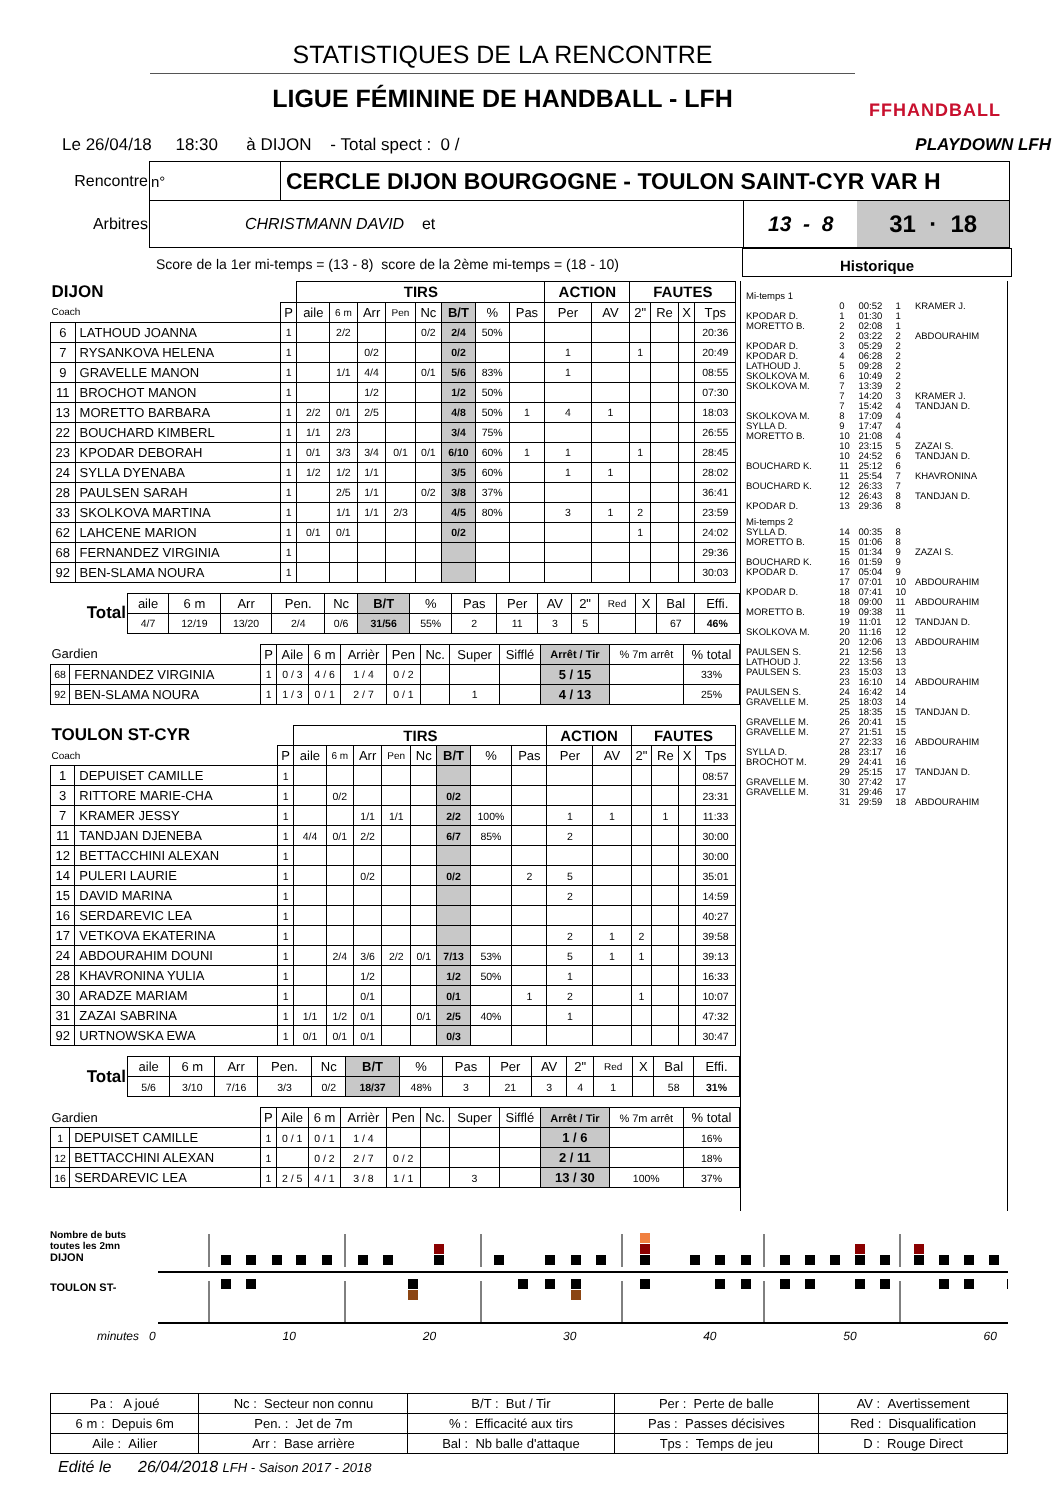STATISTIQUES DE LA RENCONTRE
LIGUE FÉMININE DE HANDBALL - LFH
FFHANDBALL
Le 26/04/18 18:30 à DIJON - Total spect : 0 / PLAYDOWN LFH
| Rencontre | n° | CERCLE DIJON BOURGOGNE - TOULON SAINT-CYR VAR H | |
| Arbitres | CHRISTMANN DAVID et | | / 13 - 8 / 31 · 18 / |
Score de la 1er mi-temps = (13 - 8) score de la 2ème mi-temps = (18 - 10) Historique
| DIJON | | | TIRS | | | | | | | | ACTION | | FAUTES | | | | |
| --- | --- | --- | --- | --- | --- | --- | --- | --- | --- | --- | --- | --- | --- | --- | --- | --- | --- |
| Coach | | P | aile | 6 m | Arr | Pen | Nc | B/T | % | Pas | Per | AV | 2" | Re | X | Tps | |
| 6 | LATHOUD JOANNA | 1 | | 2/2 | | | 0/2 | 2/4 | 50% | | | | | | | 20:36 | |
| 7 | RYSANKOVA HELENA | 1 | | | 0/2 | | | 0/2 | | | 1 | | 1 | | | 20:49 | |
| 9 | GRAVELLE MANON | 1 | | 1/1 | 4/4 | | 0/1 | 5/6 | 83% | | 1 | | | | | 08:55 | |
| 11 | BROCHOT MANON | 1 | | | 1/2 | | | 1/2 | 50% | | | | | | | 07:30 | |
| 13 | MORETTO BARBARA | 1 | 2/2 | 0/1 | 2/5 | | | 4/8 | 50% | 1 | 4 | 1 | | | | 18:03 | |
| 22 | BOUCHARD KIMBERL | 1 | 1/1 | 2/3 | | | | 3/4 | 75% | | | | | | | 26:55 | |
| 23 | KPODAR DEBORAH | 1 | 0/1 | 3/3 | 3/4 | 0/1 | 0/1 | 6/10 | 60% | 1 | 1 | | 1 | | | 28:45 | |
| 24 | SYLLA DYENABA | 1 | 1/2 | 1/2 | 1/1 | | | 3/5 | 60% | | 1 | 1 | | | | 28:02 | |
| 28 | PAULSEN SARAH | 1 | | 2/5 | 1/1 | | 0/2 | 3/8 | 37% | | | | | | | 36:41 | |
| 33 | SKOLKOVA MARTINA | 1 | | 1/1 | 1/1 | 2/3 | | 4/5 | 80% | | 3 | 1 | 2 | | | 23:59 | |
| 62 | LAHCENE MARION | 1 | 0/1 | 0/1 | | | | 0/2 | | | | | 1 | | | 24:02 | |
| 68 | FERNANDEZ VIRGINIA | 1 | | | | | | | | | | | | | | 29:36 | |
| 92 | BEN-SLAMA NOURA | 1 | | | | | | | | | | | | | | 30:03 | |
| Total | aile | 6 m | Arr | Pen. | Nc | B/T | % | Pas | Per | AV | 2" | Red | X | Bal | Effi. |
| --- | --- | --- | --- | --- | --- | --- | --- | --- | --- | --- | --- | --- | --- | --- | --- |
| | 4/7 | 12/19 | 13/20 | 2/4 | 0/6 | 31/56 | 55% | 2 | 11 | 3 | 5 | | | 67 | 46% |
| Gardien | | P | Aile | 6 m | Arrièr | Pen | Nc. | Super | Sifflé | Arrêt / Tir | % 7m arrêt | % total |
| --- | --- | --- | --- | --- | --- | --- | --- | --- | --- | --- | --- | --- |
| 68 | FERNANDEZ VIRGINIA | 1 | 0 / 3 | 4 / 6 | 1 / 4 | 0 / 2 | | | | 5 / 15 | | 33% |
| 92 | BEN-SLAMA NOURA | 1 | 1 / 3 | 0 / 1 | 2 / 7 | 0 / 1 | | 1 | | 4 / 13 | | 25% |
| TOULON ST-CYR | | | TIRS | | | | | | | | ACTION | | FAUTES | | | | |
| --- | --- | --- | --- | --- | --- | --- | --- | --- | --- | --- | --- | --- | --- | --- | --- | --- | --- |
| Coach | | P | aile | 6 m | Arr | Pen | Nc | B/T | % | Pas | Per | AV | 2" | Re | X | Tps | |
| 1 | DEPUISET CAMILLE | 1 | | | | | | | | | | | | | | 08:57 | |
| 3 | RITTORE MARIE-CHA | 1 | | 0/2 | | | | 0/2 | | | | | | | | 23:31 | |
| 7 | KRAMER JESSY | 1 | | | 1/1 | 1/1 | | 2/2 | 100% | | 1 | 1 | | 1 | | 11:33 | |
| 11 | TANDJAN DJENEBA | 1 | 4/4 | 0/1 | 2/2 | | | 6/7 | 85% | | 2 | | | | | 30:00 | |
| 12 | BETTACCHINI ALEXAN | 1 | | | | | | | | | | | | | | 30:00 | |
| 14 | PULERI LAURIE | 1 | | | 0/2 | | | 0/2 | | 2 | 5 | | | | | 35:01 | |
| 15 | DAVID MARINA | 1 | | | | | | | | | 2 | | | | | 14:59 | |
| 16 | SERDAREVIC LEA | 1 | | | | | | | | | | | | | | 40:27 | |
| 17 | VETKOVA EKATERINA | 1 | | | | | | | | | 2 | 1 | 2 | | | 39:58 | |
| 24 | ABDOURAHIM DOUNI | 1 | | 2/4 | 3/6 | 2/2 | 0/1 | 7/13 | 53% | | 5 | 1 | 1 | | | 39:13 | |
| 28 | KHAVRONINA YULIA | 1 | | | 1/2 | | | 1/2 | 50% | | 1 | | | | | 16:33 | |
| 30 | ARADZE MARIAM | 1 | | | 0/1 | | | 0/1 | | 1 | 2 | | 1 | | | 10:07 | |
| 31 | ZAZAI SABRINA | 1 | 1/1 | 1/2 | 0/1 | | 0/1 | 2/5 | 40% | | 1 | | | | | 47:32 | |
| 92 | URTNOWSKA EWA | 1 | 0/1 | 0/1 | 0/1 | | | 0/3 | | | | | | | | 30:47 | |
| Total | aile | 6 m | Arr | Pen. | Nc | B/T | % | Pas | Per | AV | 2" | Red | X | Bal | Effi. |
| --- | --- | --- | --- | --- | --- | --- | --- | --- | --- | --- | --- | --- | --- | --- | --- |
| | 5/6 | 3/10 | 7/16 | 3/3 | 0/2 | 18/37 | 48% | 3 | 21 | 3 | 4 | 1 | | 58 | 31% |
| Gardien | | P | Aile | 6 m | Arrièr | Pen | Nc. | Super | Sifflé | Arrêt / Tir | % 7m arrêt | % total |
| --- | --- | --- | --- | --- | --- | --- | --- | --- | --- | --- | --- | --- |
| 1 | DEPUISET CAMILLE | 1 | 0 / 1 | 0 / 1 | 1 / 4 | | | | | 1 / 6 | | 16% |
| 12 | BETTACCHINI ALEXAN | 1 | | 0 / 2 | 2 / 7 | 0 / 2 | | | | 2 / 11 | | 18% |
| 16 | SERDAREVIC LEA | 1 | 2 / 5 | 4 / 1 | 3 / 8 | 1 / 1 | | 3 | | 13 / 30 | 100% | 37% |
| Mi-temps 1 | | | | |
| | 0 | 00:52 | 1 | KRAMER J. |
| KPODAR D. | 1 | 01:30 | 1 | |
| MORETTO B. | 2 | 02:08 | 1 | |
| | 2 | 03:22 | 2 | ABDOURAHIM |
| KPODAR D. | 3 | 05:29 | 2 | |
| KPODAR D. | 4 | 06:28 | 2 | |
| LATHOUD J. | 5 | 09:28 | 2 | |
| SKOLKOVA M. | 6 | 10:49 | 2 | |
| SKOLKOVA M. | 7 | 13:39 | 2 | |
| | 7 | 14:20 | 3 | KRAMER J. |
| | 7 | 15:42 | 4 | TANDJAN D. |
| SKOLKOVA M. | 8 | 17:09 | 4 | |
| SYLLA D. | 9 | 17:47 | 4 | |
| MORETTO B. | 10 | 21:08 | 4 | |
| | 10 | 23:15 | 5 | ZAZAI S. |
| | 10 | 24:52 | 6 | TANDJAN D. |
| BOUCHARD K. | 11 | 25:12 | 6 | |
| | 11 | 25:54 | 7 | KHAVRONINA |
| BOUCHARD K. | 12 | 26:33 | 7 | |
| | 12 | 26:43 | 8 | TANDJAN D. |
| KPODAR D. | 13 | 29:36 | 8 | |
| Mi-temps 2 | | | | |
| SYLLA D. | 14 | 00:35 | 8 | |
| MORETTO B. | 15 | 01:06 | 8 | |
| | 15 | 01:34 | 9 | ZAZAI S. |
| BOUCHARD K. | 16 | 01:59 | 9 | |
| KPODAR D. | 17 | 05:04 | 9 | |
| | 17 | 07:01 | 10 | ABDOURAHIM |
| KPODAR D. | 18 | 07:41 | 10 | |
| | 18 | 09:00 | 11 | ABDOURAHIM |
| MORETTO B. | 19 | 09:38 | 11 | |
| | 19 | 11:01 | 12 | TANDJAN D. |
| SKOLKOVA M. | 20 | 11:16 | 12 | |
| | 20 | 12:06 | 13 | ABDOURAHIM |
| PAULSEN S. | 21 | 12:56 | 13 | |
| LATHOUD J. | 22 | 13:56 | 13 | |
| PAULSEN S. | 23 | 15:03 | 13 | |
| | 23 | 16:10 | 14 | ABDOURAHIM |
| PAULSEN S. | 24 | 16:42 | 14 | |
| GRAVELLE M. | 25 | 18:03 | 14 | |
| | 25 | 18:35 | 15 | TANDJAN D. |
| GRAVELLE M. | 26 | 20:41 | 15 | |
| GRAVELLE M. | 27 | 21:51 | 15 | |
| | 27 | 22:33 | 16 | ABDOURAHIM |
| SYLLA D. | 28 | 23:17 | 16 | |
| BROCHOT M. | 29 | 24:41 | 16 | |
| | 29 | 25:15 | 17 | TANDJAN D. |
| GRAVELLE M. | 30 | 27:42 | 17 | |
| GRAVELLE M. | 31 | 29:46 | 17 | |
| | 31 | 29:59 | 18 | ABDOURAHIM |
Nombre de buts
toutes les 2mn
DIJON
TOULON ST-
minutes 0 10 20 30 40 50 60
| Pa : A joué | Nc : Secteur non connu | B/T : But / Tir | Per : Perte de balle | AV : Avertissement |
| 6 m : Depuis 6m | Pen. : Jet de 7m | % : Efficacité aux tirs | Pas : Passes décisives | Red : Disqualification |
| Aile : Ailier | Arr : Base arrière | Bal : Nb balle d'attaque | Tps : Temps de jeu | D : Rouge Direct |
Edité le 26/04/2018 LFH - Saison 2017 - 2018